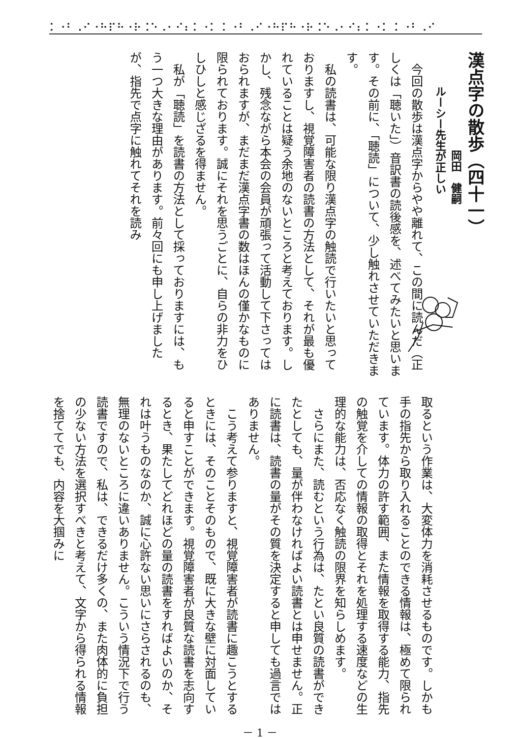⠅⠐⠃⠠⠊⠐⠓⠏⠓⠐⠗⠨⠑⠠⠂⠊⠆⠅⠐⠅ ⠅⠐⠃⠠⠊⠐⠓⠏⠓⠐⠗⠨⠑⠠⠂⠊⠆⠅⠐⠅ ⠅⠐⠃⠠⠊
漢点字の散歩（四十一）
岡田　健嗣
ルーシー先生が正しい
　今回の散歩は漢点字からやや離れて、この間に読んだ（正しくは「聴いた」）音訳書の読後感を、述べてみたいと思います。その前に、「聴読」について、少し触れさせていただきます。
　私の読書は、可能な限り漢点字の触読で行いたいと思っておりますし、視覚障害者の読書の方法として、それが最も優れていることは疑う余地のないところと考えております。しかし、残念ながら本会の会員が頑張って活動して下さってはおられますが、まだまだ漢点字書の数はほんの僅かなものに限られております。誠にそれを思うごとに、自らの非力をひしひしと感じざるを得ません。
　私が「聴読」を読書の方法として採っておりますには、もう一つ大きな理由があります。前々回にも申し上げましたが、指先で点字に触れてそれを読み
取るという作業は、大変体力を消耗させるものです。しかも手の指先から取り入れることのできる情報は、極めて限られています。体力の許す範囲、また情報を取得する能力、指先の触覚を介しての情報の取得とそれを処理する速度などの生理的な能力は、否応なく触読の限界を知らしめます。
　さらにまた、読むという行為は、たとい良質の読書ができたとしても、量が伴わなければよい読書とは申せません。正に読書は、読書の量がその質を決定すると申しても過言ではありません。
　こう考えて参りますと、視覚障害者が読書に趣こうとするときには、そのことそのもので、既に大きな壁に対面していると申すことができます。視覚障害者が良質な読書を志向するとき、果たしてどれほどの量の読書をすればよいのか、それは叶うものなのか、誠に心許ない思いにさらされるのも、無理のないところに違いありません。こういう情況下で行う読書ですので、私は、できるだけ多くの、また肉体的に負担の少ない方法を選択すべきと考えて、文字から得られる情報を捨ててでも、内容を大掴みに
－ 1 －